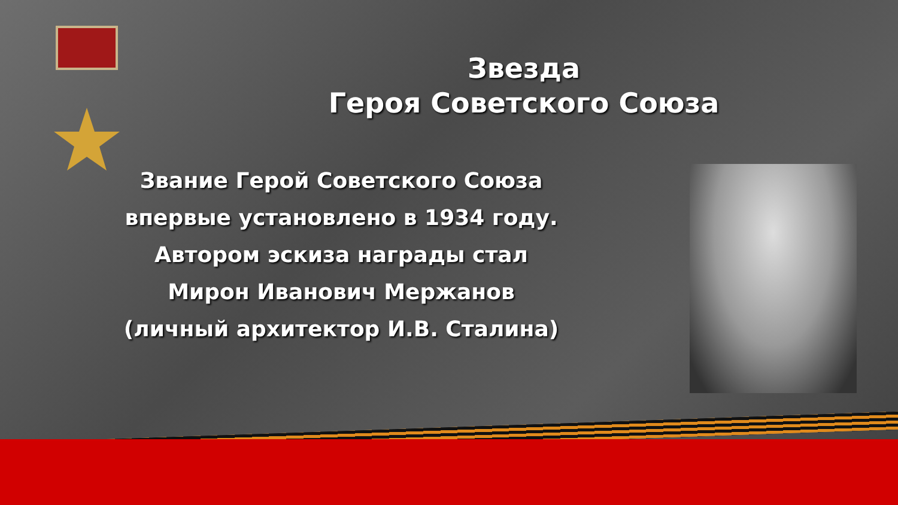Звезда
Героя Советского Союза
Звание Герой Советского Союза
впервые установлено в 1934 году.
Автором эскиза награды стал
Мирон Иванович Мержанов
(личный архитектор И.В. Сталина)